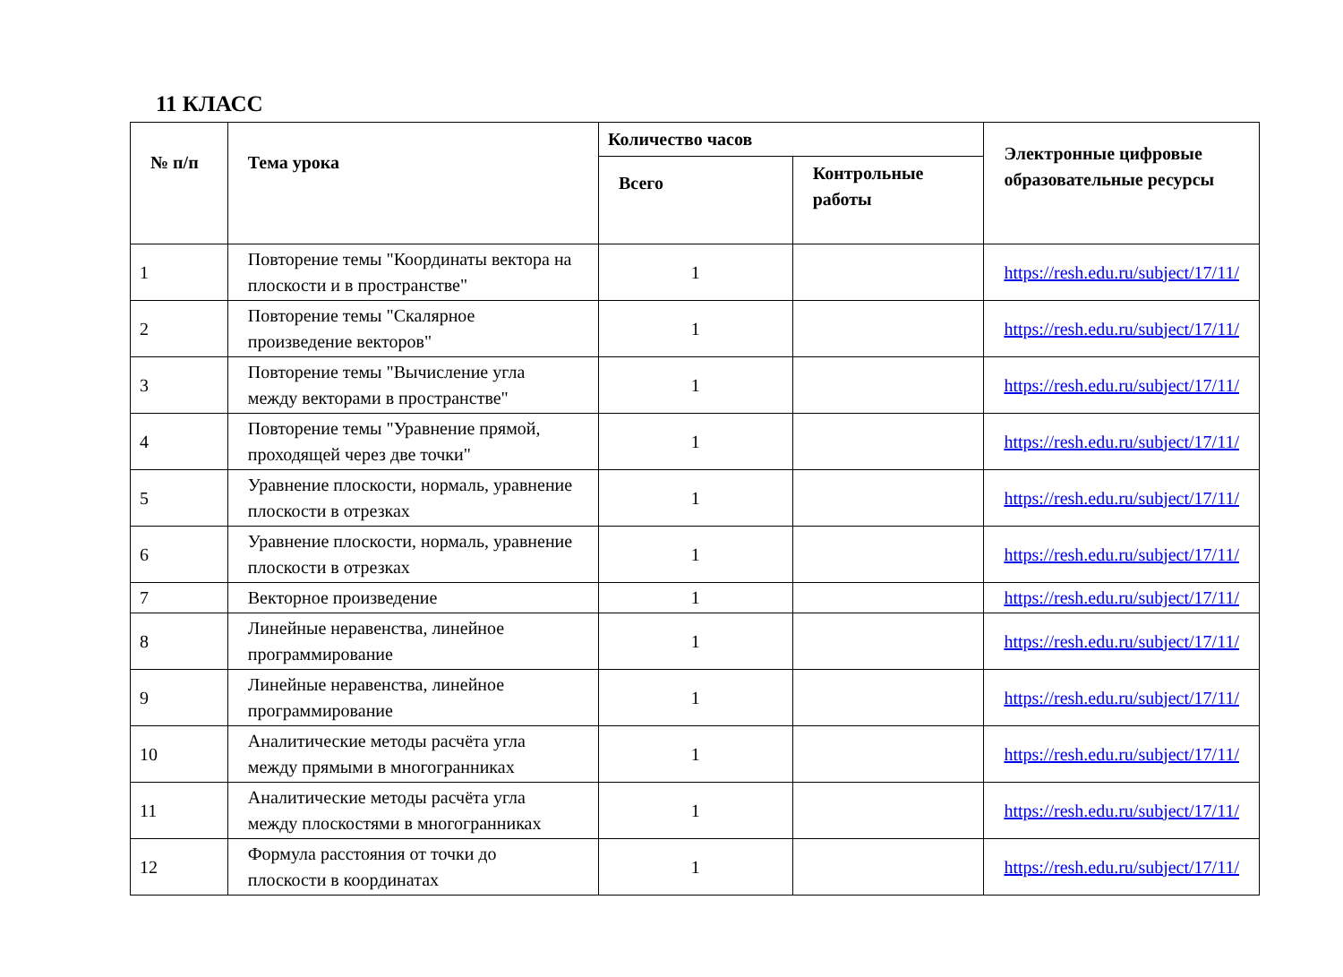11 КЛАСС
| № п/п | Тема урока | Количество часов | | Электронные цифровые образовательные ресурсы |
| --- | --- | --- | --- | --- |
| | | Всего | Контрольные работы | |
| 1 | Повторение темы "Координаты вектора на плоскости и в пространстве" | 1 | | https://resh.edu.ru/subject/17/11/ |
| 2 | Повторение темы "Скалярное произведение векторов" | 1 | | https://resh.edu.ru/subject/17/11/ |
| 3 | Повторение темы "Вычисление угла между векторами в пространстве" | 1 | | https://resh.edu.ru/subject/17/11/ |
| 4 | Повторение темы "Уравнение прямой, проходящей через две точки" | 1 | | https://resh.edu.ru/subject/17/11/ |
| 5 | Уравнение плоскости, нормаль, уравнение плоскости в отрезках | 1 | | https://resh.edu.ru/subject/17/11/ |
| 6 | Уравнение плоскости, нормаль, уравнение плоскости в отрезках | 1 | | https://resh.edu.ru/subject/17/11/ |
| 7 | Векторное произведение | 1 | | https://resh.edu.ru/subject/17/11/ |
| 8 | Линейные неравенства, линейное программирование | 1 | | https://resh.edu.ru/subject/17/11/ |
| 9 | Линейные неравенства, линейное программирование | 1 | | https://resh.edu.ru/subject/17/11/ |
| 10 | Аналитические методы расчёта угла между прямыми в многогранниках | 1 | | https://resh.edu.ru/subject/17/11/ |
| 11 | Аналитические методы расчёта угла между плоскостями в многогранниках | 1 | | https://resh.edu.ru/subject/17/11/ |
| 12 | Формула расстояния от точки до плоскости в координатах | 1 | | https://resh.edu.ru/subject/17/11/ |